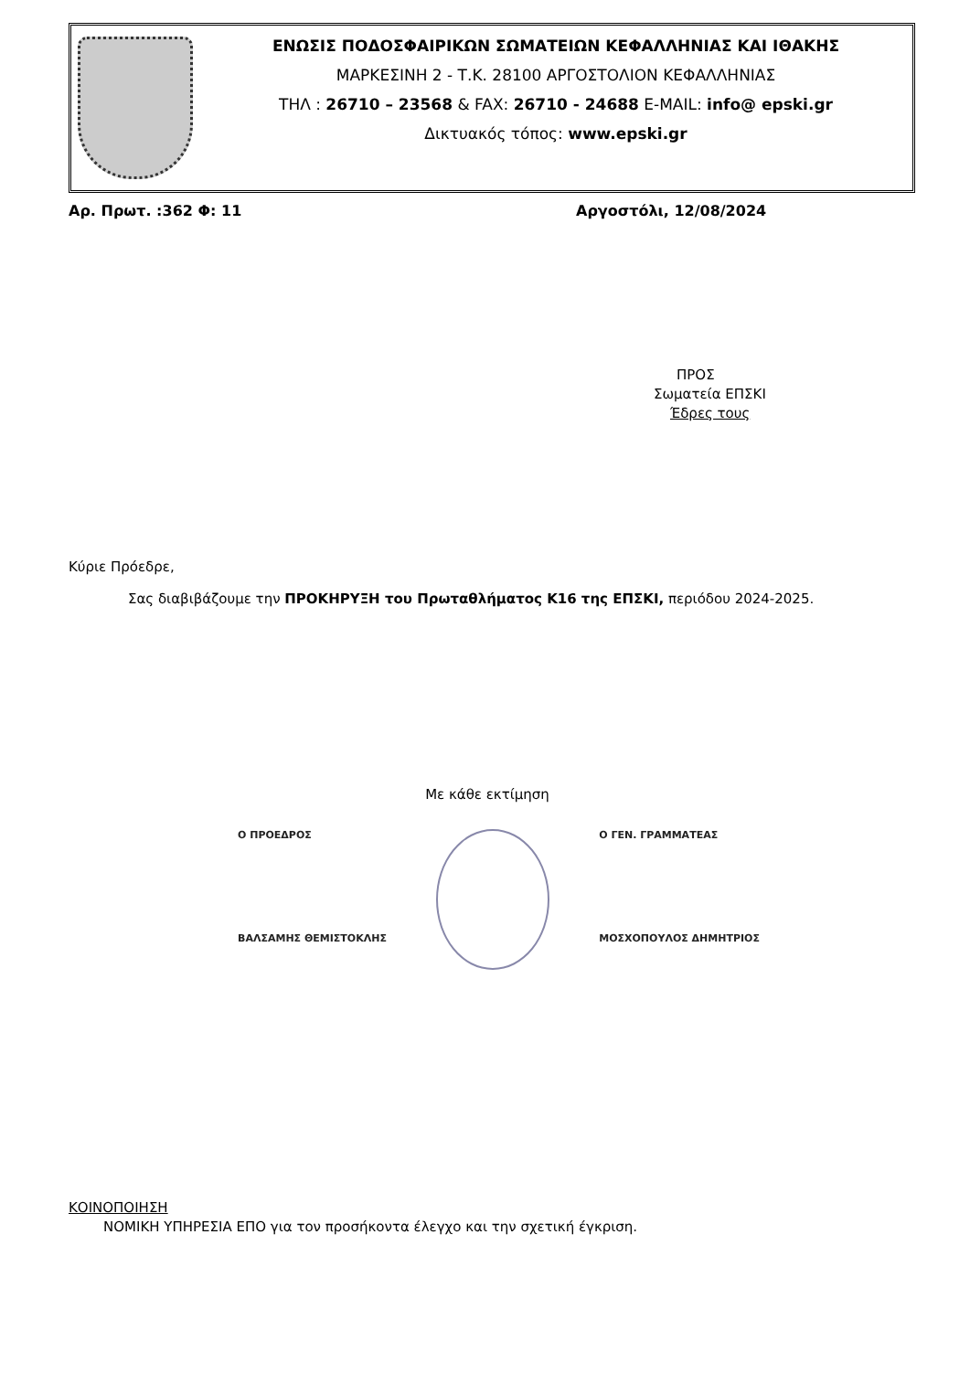ΕΝΩΣΙΣ ΠΟΔΟΣΦΑΙΡΙΚΩΝ ΣΩΜΑΤΕΙΩΝ ΚΕΦΑΛΛΗΝΙΑΣ ΚΑΙ ΙΘΑΚΗΣ
ΜΑΡΚΕΣΙΝΗ 2 - Τ.Κ. 28100 ΑΡΓΟΣΤΟΛΙΟΝ ΚΕΦΑΛΛΗΝΙΑΣ
ΤΗΛ : 26710 – 23568 & FAX: 26710 - 24688 E-MAIL: info@ epski.gr
Δικτυακός τόπος: www.epski.gr
Αρ. Πρωτ. :362 Φ: 11 Αργοστόλι, 12/08/2024
ΠΡΟΣ
Σωματεία ΕΠΣΚΙ
Έδρες τους
Κύριε Πρόεδρε,
Σας διαβιβάζουμε την ΠΡΟΚΗΡΥΞΗ του Πρωταθλήματος Κ16 της ΕΠΣΚΙ, περιόδου 2024-2025.
Με κάθε εκτίμηση
Ο ΠΡΟΕΔΡΟΣ
ΒΑΛΣΑΜΗΣ ΘΕΜΙΣΤΟΚΛΗΣ
Ο ΓΕΝ. ΓΡΑΜΜΑΤΕΑΣ
ΜΟΣΧΟΠΟΥΛΟΣ ΔΗΜΗΤΡΙΟΣ
ΚΟΙΝΟΠΟΙΗΣΗ
ΝΟΜΙΚΗ ΥΠΗΡΕΣΙΑ ΕΠΟ για τον προσήκοντα έλεγχο και την σχετική έγκριση.